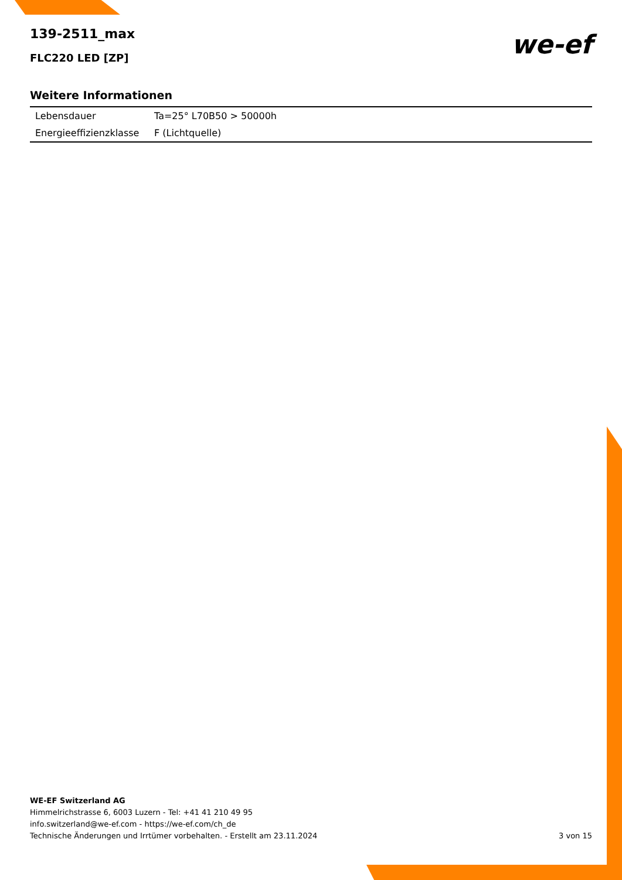139-2511_max
FLC220 LED [ZP]
we-ef
Weitere Informationen
| Lebensdauer | Ta=25° L70B50 > 50000h |
| Energieeffizienzklasse | F (Lichtquelle) |
WE-EF Switzerland AG
Himmelrichstrasse 6, 6003 Luzern - Tel: +41 41 210 49 95
info.switzerland@we-ef.com - https://we-ef.com/ch_de
3 von 15 Technische Änderungen und Irrtümer vorbehalten. - Erstellt am 23.11.2024